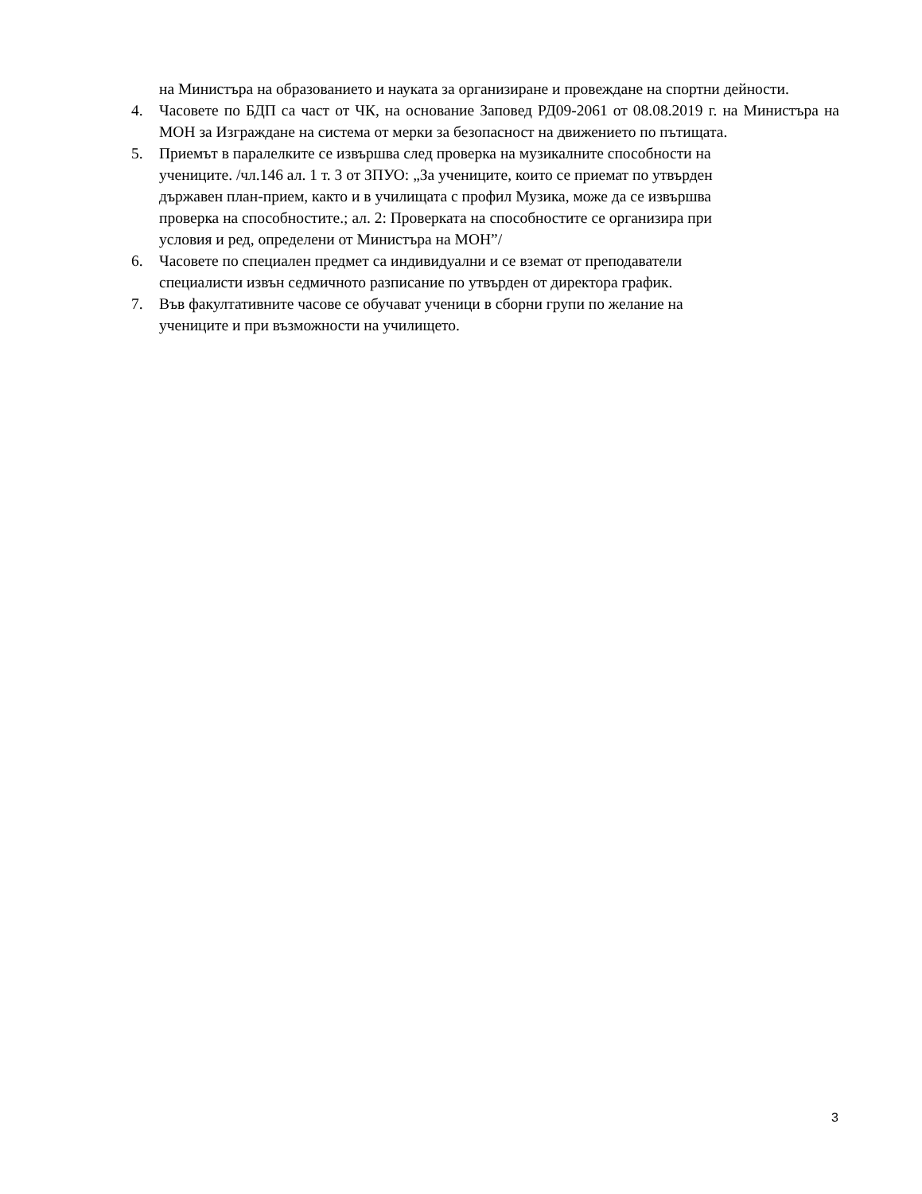на Министъра на образованието и науката за организиране и провеждане на спортни дейности.
4. Часовете по БДП са част от ЧК, на основание Заповед РД09-2061 от 08.08.2019 г. на Министъра на МОН за Изграждане на система от мерки за безопасност на движението по пътищата.
5. Приемът в паралелките се извършва след проверка на музикалните способности на
учениците. /чл.146 ал. 1 т. 3 от ЗПУО: „За учениците, които се приемат по утвърден
държавен план-прием, както и в училищата с профил Музика, може да се извършва
проверка на способностите.; ал. 2: Проверката на способностите се организира при
условия и ред, определени от Министъра на МОН”/
6. Часовете по специален предмет са индивидуални и се вземат от преподаватели
специалисти извън седмичното разписание по утвърден от директора график.
7. Във факултативните часове се обучават ученици в сборни групи по желание на
учениците и при възможности на училището.
3